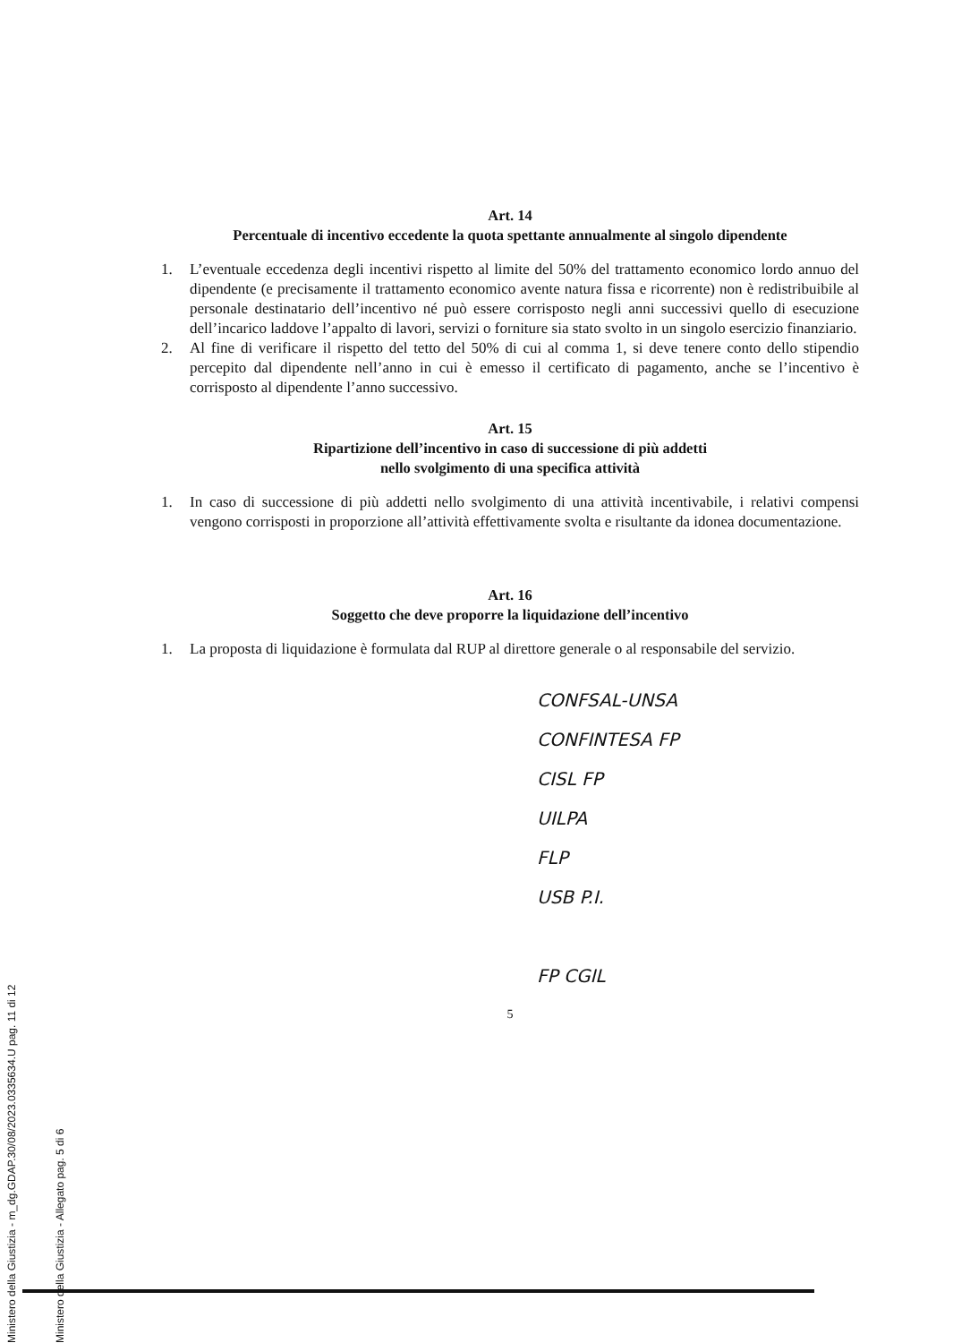Ministero della Giustizia - m_dg.GDAP.30/08/2023.0335634.U pag. 11 di 12
Ministero della Giustizia - Allegato pag. 5 di 6
Art. 14
Percentuale di incentivo eccedente la quota spettante annualmente al singolo dipendente
1. L’eventuale eccedenza degli incentivi rispetto al limite del 50% del trattamento economico lordo annuo del dipendente (e precisamente il trattamento economico avente natura fissa e ricorrente) non è redistribuibile al personale destinatario dell’incentivo né può essere corrisposto negli anni successivi quello di esecuzione dell’incarico laddove l’appalto di lavori, servizi o forniture sia stato svolto in un singolo esercizio finanziario.
2. Al fine di verificare il rispetto del tetto del 50% di cui al comma 1, si deve tenere conto dello stipendio percepito dal dipendente nell’anno in cui è emesso il certificato di pagamento, anche se l’incentivo è corrisposto al dipendente l’anno successivo.
Art. 15
Ripartizione dell’incentivo in caso di successione di più addetti
nello svolgimento di una specifica attività
1. In caso di successione di più addetti nello svolgimento di una attività incentivabile, i relativi compensi vengono corrisposti in proporzione all’attività effettivamente svolta e risultante da idonea documentazione.
Art. 16
Soggetto che deve proporre la liquidazione dell’incentivo
1. La proposta di liquidazione è formulata dal RUP al direttore generale o al responsabile del servizio.
CONFSAL-UNSA
CONFINTESA FP
CISL FP
UILPA
FLP
USB P.I.
FP CGIL
5